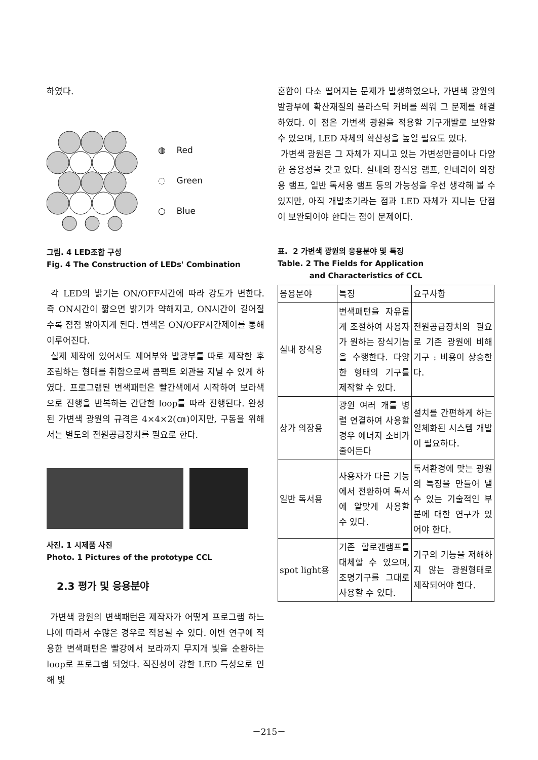하였다.
◍ Red
◌ Green
○ Blue
그림. 4 LED조합 구성
Fig. 4 The Construction of LEDs' Combination
각 LED의 밝기는 ON/OFF시간에 따라 강도가 변한다. 즉 ON시간이 짧으면 밝기가 약해지고, ON시간이 길어질수록 점점 밝아지게 된다. 변색은 ON/OFF시간제어를 통해 이루어진다.
실제 제작에 있어서도 제어부와 발광부를 따로 제작한 후 조립하는 형태를 취함으로써 콤팩트 외관을 지닐 수 있게 하였다. 프로그램된 변색패턴은 빨간색에서 시작하여 보라색으로 진행을 반복하는 간단한 loop를 따라 진행된다. 완성된 가변색 광원의 규격은 4×4×2(㎝)이지만, 구동을 위해서는 별도의 전원공급장치를 필요로 한다.
사진. 1 시제품 사진
Photo. 1 Pictures of the prototype CCL
2.3 평가 및 응용분야
가변색 광원의 변색패턴은 제작자가 어떻게 프로그램 하느냐에 따라서 수많은 경우로 적용될 수 있다. 이번 연구에 적용한 변색패턴은 빨강에서 보라까지 무지개 빛을 순환하는 loop로 프로그램 되었다. 직진성이 강한 LED 특성으로 인해 빛
혼합이 다소 떨어지는 문제가 발생하였으나, 가변색 광원의 발광부에 확산재질의 플라스틱 커버를 씌워 그 문제를 해결하였다. 이 점은 가변색 광원을 적용할 기구개발로 보완할 수 있으며, LED 자체의 확산성을 높일 필요도 있다.
가변색 광원은 그 자체가 지니고 있는 가변성만큼이나 다양한 응용성을 갖고 있다. 실내의 장식용 램프, 인테리어 의장용 램프, 일반 독서용 램프 등의 가능성을 우선 생각해 볼 수 있지만, 아직 개발초기라는 점과 LED 자체가 지니는 단점이 보완되어야 한다는 점이 문제이다.
표. 2 가변색 광원의 응용분야 및 특징
Table. 2 The Fields for Application
and Characteristics of CCL
| 응용분야 | 특징 | 요구사항 |
| --- | --- | --- |
| 실내 장식용 | 변색패턴을 자유롭게 조절하여 사용자가 원하는 장식기능을 수행한다. 다양한 형태의 기구를 제작할 수 있다. | 전원공급장치의 필요로 기존 광원에 비해 기구 : 비용이 상승한다. |
| 상가 의장용 | 광원 여러 개를 병렬 연결하여 사용할 경우 에너지 소비가 줄어든다 | 설치를 간편하게 하는 일체화된 시스템 개발이 필요하다. |
| 일반 독서용 | 사용자가 다른 기능에서 전환하여 독서에 알맞게 사용할 수 있다. | 독서환경에 맞는 광원의 특징을 만들어 낼 수 있는 기술적인 부분에 대한 연구가 있어야 한다. |
| spot light용 | 기존 할로겐램프를 대체할 수 있으며, 조명기구를 그대로 사용할 수 있다. | 기구의 기능을 저해하지 않는 광원형태로 제작되어야 한다. |
－215－